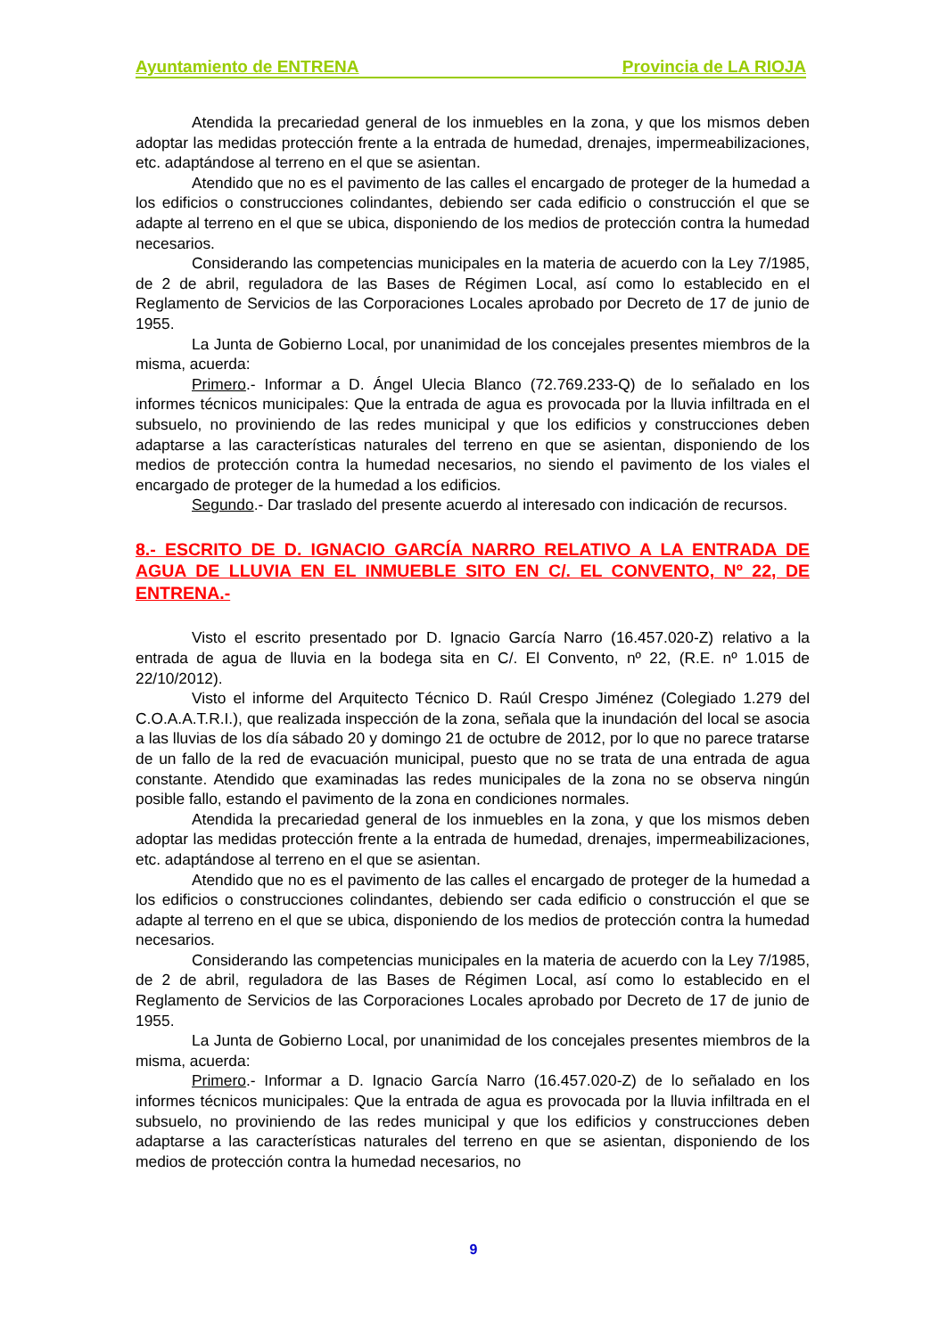Ayuntamiento de ENTRENA Provincia de LA RIOJA
Atendida la precariedad general de los inmuebles en la zona, y que los mismos deben adoptar las medidas protección frente a la entrada de humedad, drenajes, impermeabilizaciones, etc. adaptándose al terreno en el que se asientan.
Atendido que no es el pavimento de las calles el encargado de proteger de la humedad a los edificios o construcciones colindantes, debiendo ser cada edificio o construcción el que se adapte al terreno en el que se ubica, disponiendo de los medios de protección contra la humedad necesarios.
Considerando las competencias municipales en la materia de acuerdo con la Ley 7/1985, de 2 de abril, reguladora de las Bases de Régimen Local, así como lo establecido en el Reglamento de Servicios de las Corporaciones Locales aprobado por Decreto de 17 de junio de 1955.
La Junta de Gobierno Local, por unanimidad de los concejales presentes miembros de la misma, acuerda:
Primero.- Informar a D. Ángel Ulecia Blanco (72.769.233-Q) de lo señalado en los informes técnicos municipales: Que la entrada de agua es provocada por la lluvia infiltrada en el subsuelo, no proviniendo de las redes municipal y que los edificios y construcciones deben adaptarse a las características naturales del terreno en que se asientan, disponiendo de los medios de protección contra la humedad necesarios, no siendo el pavimento de los viales el encargado de proteger de la humedad a los edificios.
Segundo.- Dar traslado del presente acuerdo al interesado con indicación de recursos.
8.- ESCRITO DE D. IGNACIO GARCÍA NARRO RELATIVO A LA ENTRADA DE AGUA DE LLUVIA EN EL INMUEBLE SITO EN C/. EL CONVENTO, Nº 22, DE ENTRENA.-
Visto el escrito presentado por D. Ignacio García Narro (16.457.020-Z) relativo a la entrada de agua de lluvia en la bodega sita en C/. El Convento, nº 22, (R.E. nº 1.015 de 22/10/2012).
Visto el informe del Arquitecto Técnico D. Raúl Crespo Jiménez (Colegiado 1.279 del C.O.A.A.T.R.I.), que realizada inspección de la zona, señala que la inundación del local se asocia a las lluvias de los día sábado 20 y domingo 21 de octubre de 2012, por lo que no parece tratarse de un fallo de la red de evacuación municipal, puesto que no se trata de una entrada de agua constante. Atendido que examinadas las redes municipales de la zona no se observa ningún posible fallo, estando el pavimento de la zona en condiciones normales.
Atendida la precariedad general de los inmuebles en la zona, y que los mismos deben adoptar las medidas protección frente a la entrada de humedad, drenajes, impermeabilizaciones, etc. adaptándose al terreno en el que se asientan.
Atendido que no es el pavimento de las calles el encargado de proteger de la humedad a los edificios o construcciones colindantes, debiendo ser cada edificio o construcción el que se adapte al terreno en el que se ubica, disponiendo de los medios de protección contra la humedad necesarios.
Considerando las competencias municipales en la materia de acuerdo con la Ley 7/1985, de 2 de abril, reguladora de las Bases de Régimen Local, así como lo establecido en el Reglamento de Servicios de las Corporaciones Locales aprobado por Decreto de 17 de junio de 1955.
La Junta de Gobierno Local, por unanimidad de los concejales presentes miembros de la misma, acuerda:
Primero.- Informar a D. Ignacio García Narro (16.457.020-Z) de lo señalado en los informes técnicos municipales: Que la entrada de agua es provocada por la lluvia infiltrada en el subsuelo, no proviniendo de las redes municipal y que los edificios y construcciones deben adaptarse a las características naturales del terreno en que se asientan, disponiendo de los medios de protección contra la humedad necesarios, no
9